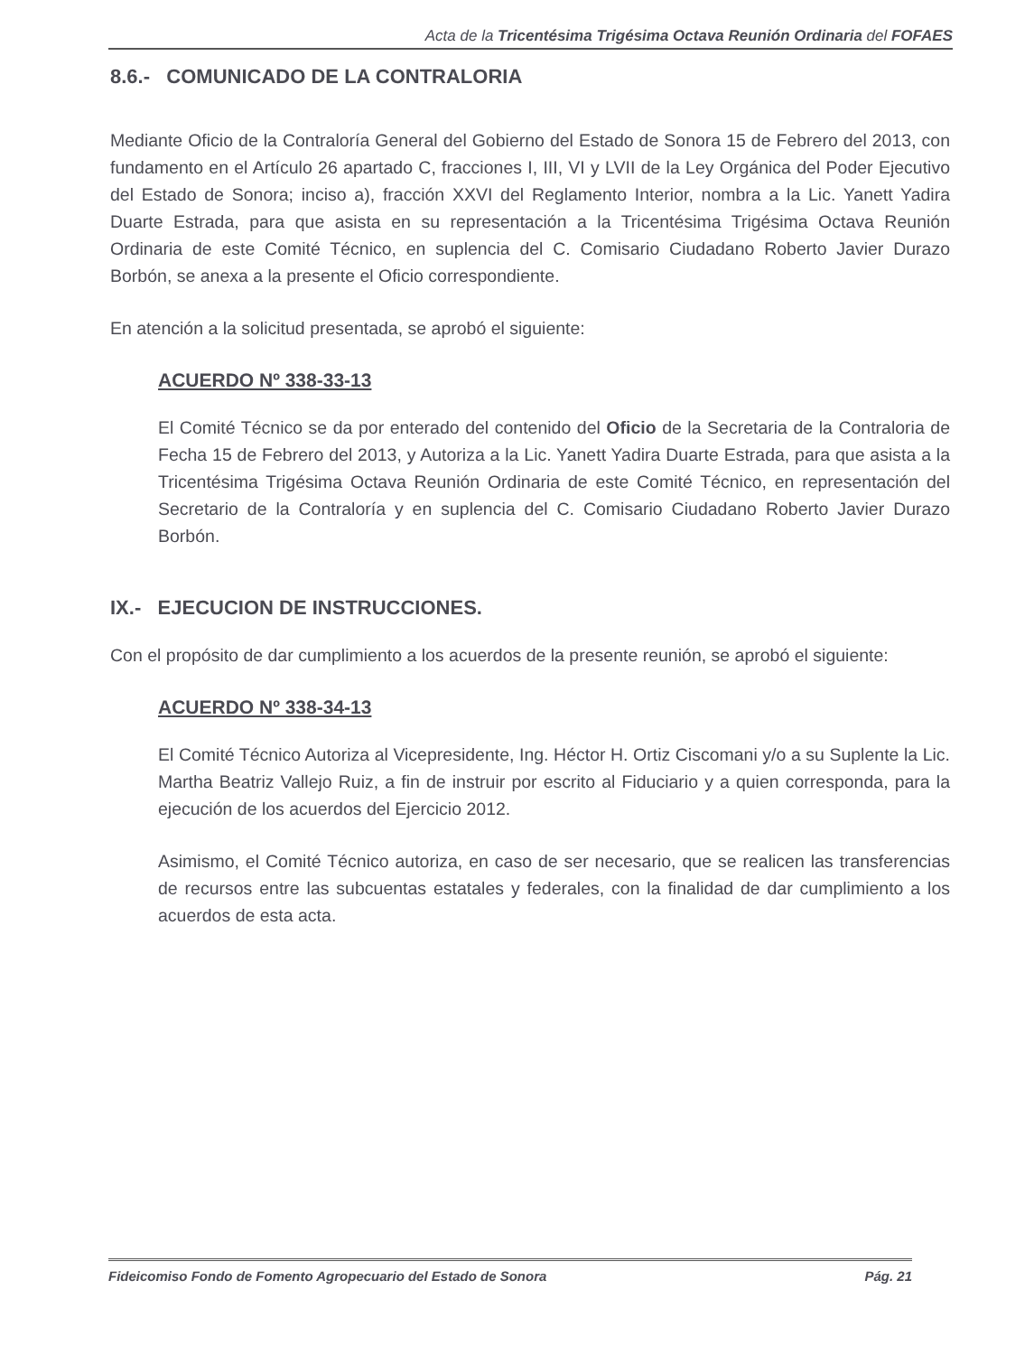Acta de la Tricentésima Trigésima Octava Reunión Ordinaria del FOFAES
8.6.- COMUNICADO DE LA CONTRALORIA
Mediante Oficio de la Contraloría General del Gobierno del Estado de Sonora 15 de Febrero del 2013, con fundamento en el Artículo 26 apartado C, fracciones I, III, VI y LVII de la Ley Orgánica del Poder Ejecutivo del Estado de Sonora; inciso a), fracción XXVI del Reglamento Interior, nombra a la Lic. Yanett Yadira Duarte Estrada, para que asista en su representación a la Tricentésima Trigésima Octava Reunión Ordinaria de este Comité Técnico, en suplencia del C. Comisario Ciudadano Roberto Javier Durazo Borbón, se anexa a la presente el Oficio correspondiente.
En atención a la solicitud presentada, se aprobó el siguiente:
ACUERDO Nº 338-33-13
El Comité Técnico se da por enterado del contenido del Oficio de la Secretaria de la Contraloria de Fecha 15 de Febrero del 2013, y Autoriza a la Lic. Yanett Yadira Duarte Estrada, para que asista a la Tricentésima Trigésima Octava Reunión Ordinaria de este Comité Técnico, en representación del Secretario de la Contraloría y en suplencia del C. Comisario Ciudadano Roberto Javier Durazo Borbón.
IX.- EJECUCION DE INSTRUCCIONES.
Con el propósito de dar cumplimiento a los acuerdos de la presente reunión, se aprobó el siguiente:
ACUERDO Nº 338-34-13
El Comité Técnico Autoriza al Vicepresidente, Ing. Héctor H. Ortiz Ciscomani y/o a su Suplente la Lic. Martha Beatriz Vallejo Ruiz, a fin de instruir por escrito al Fiduciario y a quien corresponda, para la ejecución de los acuerdos del Ejercicio 2012.
Asimismo, el Comité Técnico autoriza, en caso de ser necesario, que se realicen las transferencias de recursos entre las subcuentas estatales y federales, con la finalidad de dar cumplimiento a los acuerdos de esta acta.
Fideicomiso Fondo de Fomento Agropecuario del Estado de Sonora Pág. 21